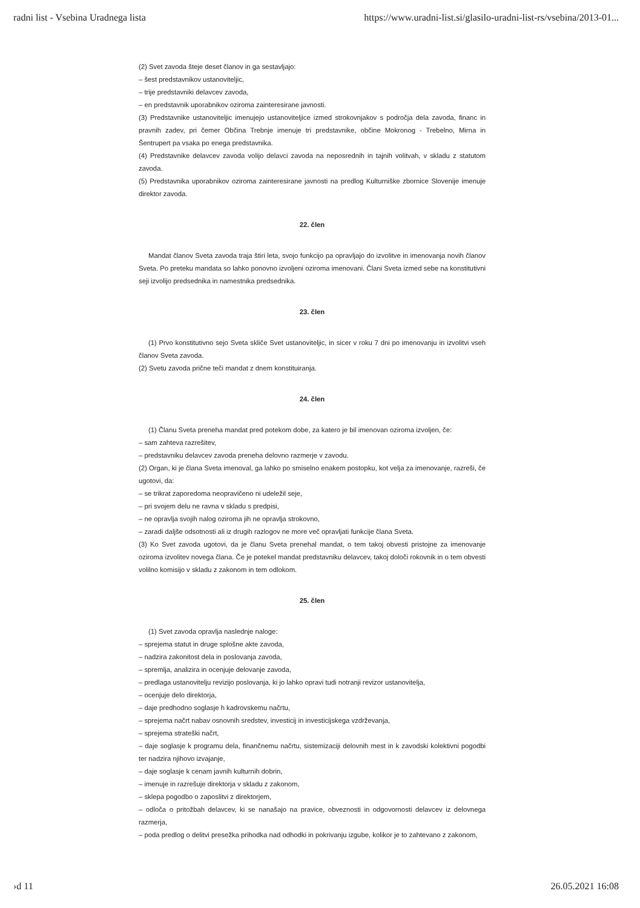radni list - Vsebina Uradnega lista https://www.uradni-list.si/glasilo-uradni-list-rs/vsebina/2013-01...
(2) Svet zavoda šteje deset članov in ga sestavljajo:
– šest predstavnikov ustanoviteljic,
– trije predstavniki delavcev zavoda,
– en predstavnik uporabnikov oziroma zainteresirane javnosti.
(3) Predstavnike ustanoviteljic imenujejo ustanoviteljice izmed strokovnjakov s področja dela zavoda, financ in pravnih zadev, pri čemer Občina Trebnje imenuje tri predstavnike, občine Mokronog - Trebelno, Mirna in Šentrupert pa vsaka po enega predstavnika.
(4) Predstavnike delavcev zavoda volijo delavci zavoda na neposrednih in tajnih volitvah, v skladu z statutom zavoda.
(5) Predstavnika uporabnikov oziroma zainteresirane javnosti na predlog Kulturniške zbornice Slovenije imenuje direktor zavoda.
22. člen
Mandat članov Sveta zavoda traja štiri leta, svojo funkcijo pa opravljajo do izvolitve in imenovanja novih članov Sveta. Po preteku mandata so lahko ponovno izvoljeni oziroma imenovani. Člani Sveta izmed sebe na konstitutivni seji izvolijo predsednika in namestnika predsednika.
23. člen
(1) Prvo konstitutivno sejo Sveta skliče Svet ustanoviteljic, in sicer v roku 7 dni po imenovanju in izvolitvi vseh članov Sveta zavoda.
(2) Svetu zavoda prične teči mandat z dnem konstituiranja.
24. člen
(1) Članu Sveta preneha mandat pred potekom dobe, za katero je bil imenovan oziroma izvoljen, če:
– sam zahteva razrešitev,
– predstavniku delavcev zavoda preneha delovno razmerje v zavodu.
(2) Organ, ki je člana Sveta imenoval, ga lahko po smiselno enakem postopku, kot velja za imenovanje, razreši, če ugotovi, da:
– se trikrat zaporedoma neopravičeno ni udeležil seje,
– pri svojem delu ne ravna v skladu s predpisi,
– ne opravlja svojih nalog oziroma jih ne opravlja strokovno,
– zaradi daljše odsotnosti ali iz drugih razlogov ne more več opravljati funkcije člana Sveta.
(3) Ko Svet zavoda ugotovi, da je članu Sveta prenehal mandat, o tem takoj obvesti pristojne za imenovanje oziroma izvolitev novega člana. Če je potekel mandat predstavniku delavcev, takoj določi rokovnik in o tem obvesti volilno komisijo v skladu z zakonom in tem odlokom.
25. člen
(1) Svet zavoda opravlja naslednje naloge:
– sprejema statut in druge splošne akte zavoda,
– nadzira zakonitost dela in poslovanja zavoda,
– spremlja, analizira in ocenjuje delovanje zavoda,
– predlaga ustanovitelju revizijo poslovanja, ki jo lahko opravi tudi notranji revizor ustanovitelja,
– ocenjuje delo direktorja,
– daje predhodno soglasje h kadrovskemu načrtu,
– sprejema načrt nabav osnovnih sredstev, investicij in investicijskega vzdrževanja,
– sprejema strateški načrt,
– daje soglasje k programu dela, finančnemu načrtu, sistemizaciji delovnih mest in k zavodski kolektivni pogodbi ter nadzira njihovo izvajanje,
– daje soglasje k cenam javnih kulturnih dobrin,
– imenuje in razrešuje direktorja v skladu z zakonom,
– sklepa pogodbo o zaposlitvi z direktorjem,
– odloča o pritožbah delavcev, ki se nanašajo na pravice, obveznosti in odgovornosti delavcev iz delovnega razmerja,
– poda predlog o delitvi presežka prihodka nad odhodki in pokrivanju izgube, kolikor je to zahtevano z zakonom,
›d 11 26.05.2021 16:08